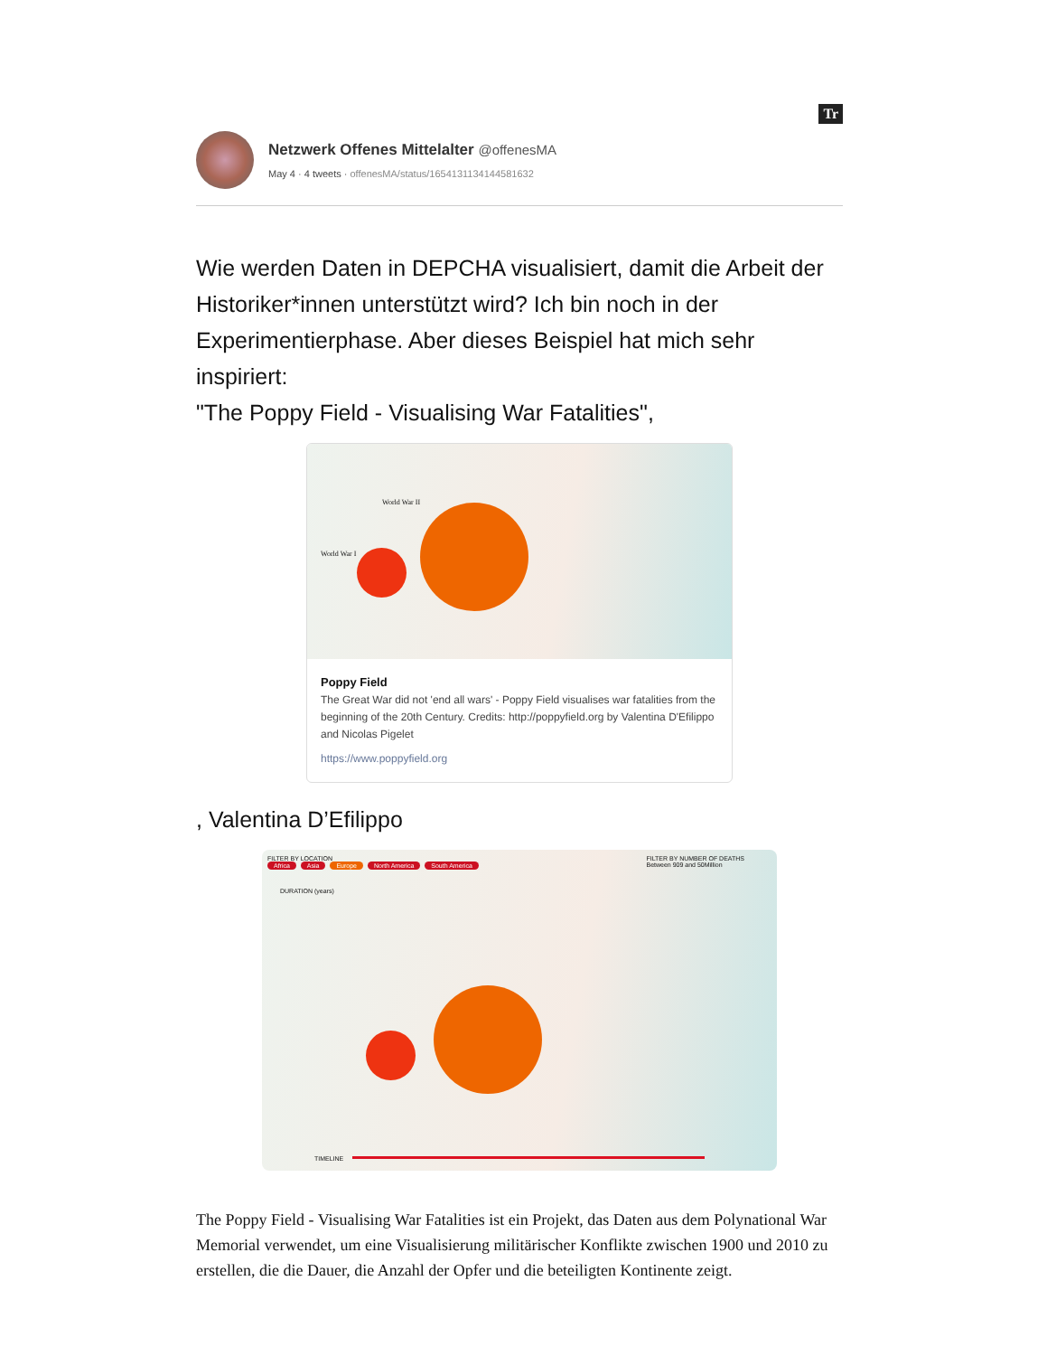Tr
Netzwerk Offenes Mittelalter @offenesMA
May 4 · 4 tweets · offenesMA/status/1654131134144581632
Wie werden Daten in DEPCHA visualisiert, damit die Arbeit der Historiker*innen unterstützt wird? Ich bin noch in der Experimentierphase. Aber dieses Beispiel hat mich sehr inspiriert:
"The Poppy Field - Visualising War Fatalities",
World War II
World War I
Poppy Field
The Great War did not 'end all wars' - Poppy Field visualises war fatalities from the beginning of the 20th Century. Credits: http://poppyfield.org by Valentina D'Efilippo and Nicolas Pigelet
https://www.poppyfield.org
, Valentina D’Efilippo
FILTER BY LOCATION
Africa Asia Europe North America South America
FILTER BY NUMBER OF DEATHS
Between 909 and 50Million
DURATION (years)
TIMELINE
The Poppy Field - Visualising War Fatalities ist ein Projekt, das Daten aus dem Polynational War Memorial verwendet, um eine Visualisierung militärischer Konflikte zwischen 1900 und 2010 zu erstellen, die die Dauer, die Anzahl der Opfer und die beteiligten Kontinente zeigt.